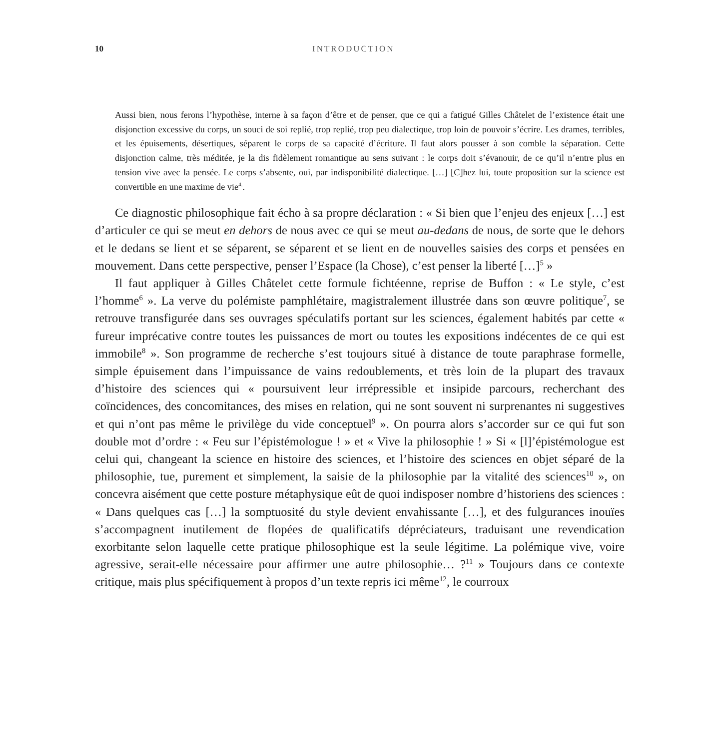10 INTRODUCTION
Aussi bien, nous ferons l’hypothèse, interne à sa façon d’être et de penser, que ce qui a fatigué Gilles Châtelet de l’existence était une disjonction excessive du corps, un souci de soi replié, trop replié, trop peu dialectique, trop loin de pouvoir s’écrire. Les drames, terribles, et les épuisements, désertiques, séparent le corps de sa capacité d’écriture. Il faut alors pousser à son comble la séparation. Cette disjonction calme, très méditée, je la dis fidèlement romantique au sens suivant : le corps doit s’évanouir, de ce qu’il n’entre plus en tension vive avec la pensée. Le corps s’absente, oui, par indisponibilité dialectique. […] [C]hez lui, toute proposition sur la science est convertible en une maxime de vie<sup>4.</sup>.
Ce diagnostic philosophique fait écho à sa propre déclaration : « Si bien que l’enjeu des enjeux […] est d’articuler ce qui se meut en dehors de nous avec ce qui se meut au-dedans de nous, de sorte que le dehors et le dedans se lient et se séparent, se séparent et se lient en de nouvelles saisies des corps et pensées en mouvement. Dans cette perspective, penser l’Espace (la Chose), c’est penser la liberté […]<sup>5</sup> »
Il faut appliquer à Gilles Châtelet cette formule fichtéenne, reprise de Buffon : « Le style, c’est l’homme<sup>6</sup> ». La verve du polémiste pamphlétaire, magistralement illustrée dans son œuvre politique<sup>7</sup>, se retrouve transfigurée dans ses ouvrages spéculatifs portant sur les sciences, également habités par cette « fureur imprécative contre toutes les puissances de mort ou toutes les expositions indécentes de ce qui est immobile<sup>8</sup> ». Son programme de recherche s’est toujours situé à distance de toute paraphrase formelle, simple épuisement dans l’impuissance de vains redoublements, et très loin de la plupart des travaux d’histoire des sciences qui « poursuivent leur irrépressible et insipide parcours, recherchant des coïncidences, des concomitances, des mises en relation, qui ne sont souvent ni surprenantes ni suggestives et qui n’ont pas même le privilège du vide conceptuel<sup>9</sup> ». On pourra alors s’accorder sur ce qui fut son double mot d’ordre : « Feu sur l’épistémologue ! » et « Vive la philosophie ! » Si « [l]’épistémologue est celui qui, changeant la science en histoire des sciences, et l’histoire des sciences en objet séparé de la philosophie, tue, purement et simplement, la saisie de la philosophie par la vitalité des sciences<sup>10</sup> », on concevra aisément que cette posture métaphysique eût de quoi indisposer nombre d’historiens des sciences : « Dans quelques cas […] la somptuosité du style devient envahissante […], et des fulgurances inouïes s’accompagnent inutilement de flopées de qualificatifs dépréciateurs, traduisant une revendication exorbitante selon laquelle cette pratique philosophique est la seule légitime. La polémique vive, voire agressive, serait-elle nécessaire pour affirmer une autre philosophie… ?<sup>11</sup> » Toujours dans ce contexte critique, mais plus spécifiquement à propos d’un texte repris ici même<sup>12</sup>, le courroux